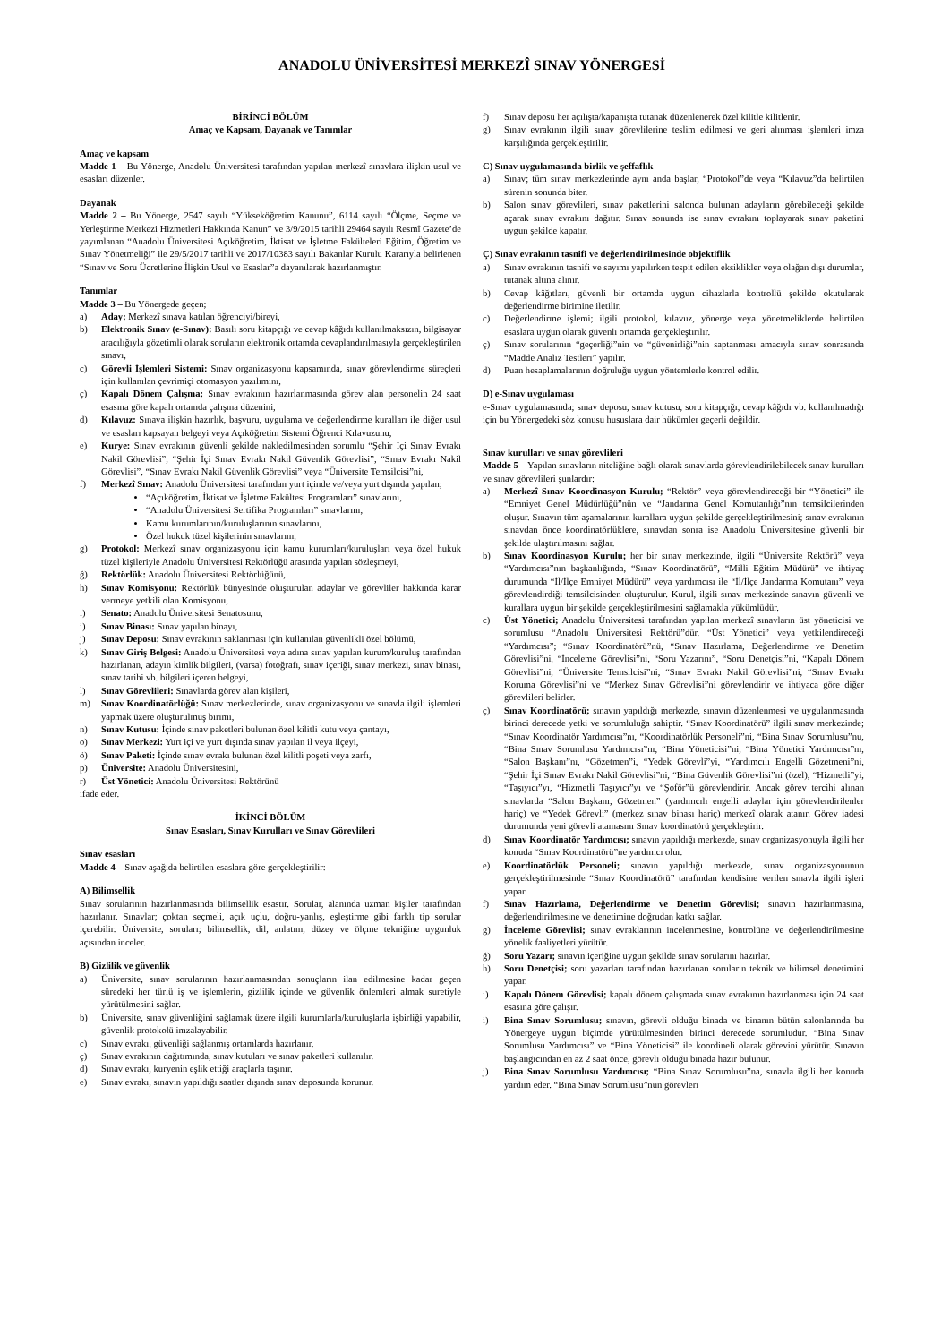ANADOLU ÜNİVERSİTESİ MERKEZÎ SINAV YÖNERGESİ
BİRİNCİ BÖLÜM
Amaç ve Kapsam, Dayanak ve Tanımlar
Amaç ve kapsam
Madde 1 – Bu Yönerge, Anadolu Üniversitesi tarafından yapılan merkezî sınavlara ilişkin usul ve esasları düzenler.
Dayanak
Madde 2 – Bu Yönerge, 2547 sayılı “Yükseköğretim Kanunu”, 6114 sayılı “Ölçme, Seçme ve Yerleştirme Merkezi Hizmetleri Hakkında Kanun” ve 3/9/2015 tarihli 29464 sayılı Resmî Gazete’de yayımlanan “Anadolu Üniversitesi Açıköğretim, İktisat ve İşletme Fakülteleri Eğitim, Öğretim ve Sınav Yönetmeliği” ile 29/5/2017 tarihli ve 2017/10383 sayılı Bakanlar Kurulu Kararıyla belirlenen “Sınav ve Soru Ücretlerine İlişkin Usul ve Esaslar”a dayanılarak hazırlanmıştır.
Tanımlar
Madde 3 – Bu Yönergede geçen;
a) Aday: Merkezî sınava katılan öğrenciyi/bireyi,
b) Elektronik Sınav (e-Sınav): Basılı soru kitapçığı ve cevap kâğıdı kullanılmaksızın, bilgisayar aracılığıyla gözetimli olarak soruların elektronik ortamda cevaplandırılmasıyla gerçekleştirilen sınavı,
c) Görevli İşlemleri Sistemi: Sınav organizasyonu kapsamında, sınav görevlendirme süreçleri için kullanılan çevrimiçi otomasyon yazılımını,
ç) Kapalı Dönem Çalışma: Sınav evrakının hazırlanmasında görev alan personelin 24 saat esasına göre kapalı ortamda çalışma düzenini,
d) Kılavuz: Sınava ilişkin hazırlık, başvuru, uygulama ve değerlendirme kuralları ile diğer usul ve esasları kapsayan belgeyi veya Açıköğretim Sistemi Öğrenci Kılavuzunu,
e) Kurye: Sınav evrakının güvenli şekilde nakledilmesinden sorumlu “Şehir İçi Sınav Evrakı Nakil Görevlisi”, “Şehir İçi Sınav Evrakı Nakil Güvenlik Görevlisi”, “Sınav Evrakı Nakil Görevlisi”, “Sınav Evrakı Nakil Güvenlik Görevlisi” veya “Üniversite Temsilcisi”ni,
f) Merkezî Sınav: Anadolu Üniversitesi tarafından yurt içinde ve/veya yurt dışında yapılan;
“Açıköğretim, İktisat ve İşletme Fakültesi Programları” sınavlarını,
“Anadolu Üniversitesi Sertifika Programları” sınavlarını,
Kamu kurumlarının/kuruluşlarının sınavlarını,
Özel hukuk tüzel kişilerinin sınavlarını,
g) Protokol: Merkezî sınav organizasyonu için kamu kurumları/kuruluşları veya özel hukuk tüzel kişileriyle Anadolu Üniversitesi Rektörlüğü arasında yapılan sözleşmeyi,
ğ) Rektörlük: Anadolu Üniversitesi Rektörlüğünü,
h) Sınav Komisyonu: Rektörlük bünyesinde oluşturulan adaylar ve görevliler hakkında karar vermeye yetkili olan Komisyonu,
ı) Senato: Anadolu Üniversitesi Senatosunu,
i) Sınav Binası: Sınav yapılan binayı,
j) Sınav Deposu: Sınav evrakının saklanması için kullanılan güvenlikli özel bölümü,
k) Sınav Giriş Belgesi: Anadolu Üniversitesi veya adına sınav yapılan kurum/kuruluş tarafından hazırlanan, adayın kimlik bilgileri, (varsa) fotoğrafı, sınav içeriği, sınav merkezi, sınav binası, sınav tarihi vb. bilgileri içeren belgeyi,
l) Sınav Görevlileri: Sınavlarda görev alan kişileri,
m) Sınav Koordinatörlüğü: Sınav merkezlerinde, sınav organizasyonu ve sınavla ilgili işlemleri yapmak üzere oluşturulmuş birimi,
n) Sınav Kutusu: İçinde sınav paketleri bulunan özel kilitli kutu veya çantayı,
o) Sınav Merkezi: Yurt içi ve yurt dışında sınav yapılan il veya ilçeyi,
ö) Sınav Paketi: İçinde sınav evrakı bulunan özel kilitli poşeti veya zarfı,
p) Üniversite: Anadolu Üniversitesini,
r) Üst Yönetici: Anadolu Üniversitesi Rektörünü
ifade eder.
İKİNCİ BÖLÜM
Sınav Esasları, Sınav Kurulları ve Sınav Görevlileri
Sınav esasları
Madde 4 – Sınav aşağıda belirtilen esaslara göre gerçekleştirilir:
A) Bilimsellik
Sınav sorularının hazırlanmasında bilimsellik esastır. Sorular, alanında uzman kişiler tarafından hazırlanır. Sınavlar; çoktan seçmeli, açık uçlu, doğru-yanlış, eşleştirme gibi farklı tip sorular içerebilir. Üniversite, soruları; bilimsellik, dil, anlatım, düzey ve ölçme tekniğine uygunluk açısından inceler.
B) Gizlilik ve güvenlik
a) Üniversite, sınav sorularının hazırlanmasından sonuçların ilan edilmesine kadar geçen süredeki her türlü iş ve işlemlerin, gizlilik içinde ve güvenlik önlemleri almak suretiyle yürütülmesini sağlar.
b) Üniversite, sınav güvenliğini sağlamak üzere ilgili kurumlarla/kuruluşlarla işbirliği yapabilir, güvenlik protokolü imzalayabilir.
c) Sınav evrakı, güvenliği sağlanmış ortamlarda hazırlanır.
ç) Sınav evrakının dağıtımında, sınav kutuları ve sınav paketleri kullanılır.
d) Sınav evrakı, kuryenin eşlik ettiği araçlarla taşınır.
e) Sınav evrakı, sınavın yapıldığı saatler dışında sınav deposunda korunur.
f) Sınav deposu her açılışta/kapanışta tutanak düzenlenerek özel kilitle kilitlenir.
g) Sınav evrakının ilgili sınav görevlilerine teslim edilmesi ve geri alınması işlemleri imza karşılığında gerçekleştirilir.
C) Sınav uygulamasında birlik ve şeffaflık
a) Sınav; tüm sınav merkezlerinde aynı anda başlar, “Protokol”de veya “Kılavuz”da belirtilen sürenin sonunda biter.
b) Salon sınav görevlileri, sınav paketlerini salonda bulunan adayların görebileceği şekilde açarak sınav evrakını dağıtır. Sınav sonunda ise sınav evrakını toplayarak sınav paketini uygun şekilde kapatır.
Ç) Sınav evrakının tasnifi ve değerlendirilmesinde objektiflik
a) Sınav evrakının tasnifi ve sayımı yapılırken tespit edilen eksiklikler veya olağan dışı durumlar, tutanak altına alınır.
b) Cevap kâğıtları, güvenli bir ortamda uygun cihazlarla kontrollü şekilde okutularak değerlendirme birimine iletilir.
c) Değerlendirme işlemi; ilgili protokol, kılavuz, yönerge veya yönetmeliklerde belirtilen esaslara uygun olarak güvenli ortamda gerçekleştirilir.
ç) Sınav sorularının “geçerliği”nin ve “güvenirliği”nin saptanması amacıyla sınav sonrasında “Madde Analiz Testleri” yapılır.
d) Puan hesaplamalarının doğruluğu uygun yöntemlerle kontrol edilir.
D) e-Sınav uygulaması
e-Sınav uygulamasında; sınav deposu, sınav kutusu, soru kitapçığı, cevap kâğıdı vb. kullanılmadığı için bu Yönergedeki söz konusu hususlara dair hükümler geçerli değildir.
Sınav kurulları ve sınav görevlileri
Madde 5 – Yapılan sınavların niteliğine bağlı olarak sınavlarda görevlendirilebilecek sınav kurulları ve sınav görevlileri şunlardır:
a) Merkezî Sınav Koordinasyon Kurulu; “Rektör” veya görevlendireceği bir “Yönetici” ile “Emniyet Genel Müdürlüğü”nün ve “Jandarma Genel Komutanlığı”nın temsilcilerinden oluşur. Sınavın tüm aşamalarının kurallara uygun şekilde gerçekleştirilmesini; sınav evrakının sınavdan önce koordinatörlüklere, sınavdan sonra ise Anadolu Üniversitesine güvenli bir şekilde ulaştırılmasını sağlar.
b) Sınav Koordinasyon Kurulu; her bir sınav merkezinde, ilgili “Üniversite Rektörü” veya “Yardımcısı”nın başkanlığında, “Sınav Koordinatörü”, “Milli Eğitim Müdürü” ve ihtiyaç durumunda “İl/İlçe Emniyet Müdürü” veya yardımcısı ile “İl/İlçe Jandarma Komutanı” veya görevlendirdiği temsilcisinden oluşturulur. Kurul, ilgili sınav merkezinde sınavın güvenli ve kurallara uygun bir şekilde gerçekleştirilmesini sağlamakla yükümlüdür.
c) Üst Yönetici; Anadolu Üniversitesi tarafından yapılan merkezî sınavların üst yöneticisi ve sorumlusu “Anadolu Üniversitesi Rektörü”dür. “Üst Yönetici” veya yetkilendireceği “Yardımcısı”; “Sınav Koordinatörü”nü, “Sınav Hazırlama, Değerlendirme ve Denetim Görevlisi”ni, “İnceleme Görevlisi”ni, “Soru Yazarını”, “Soru Denetçisi”ni, “Kapalı Dönem Görevlisi”ni, “Üniversite Temsilcisi”ni, “Sınav Evrakı Nakil Görevlisi”ni, “Sınav Evrakı Koruma Görevlisi”ni ve “Merkez Sınav Görevlisi”ni görevlendirir ve ihtiyaca göre diğer görevlileri belirler.
ç) Sınav Koordinatörü; sınavın yapıldığı merkezde, sınavın düzenlenmesi ve uygulanmasında birinci derecede yetki ve sorumluluğa sahiptir. “Sınav Koordinatörü” ilgili sınav merkezinde; “Sınav Koordinatör Yardımcısı”nı, “Koordinatörlük Personeli”ni, “Bina Sınav Sorumlusu”nu, “Bina Sınav Sorumlusu Yardımcısı”nı, “Bina Yöneticisi”ni, “Bina Yönetici Yardımcısı”nı, “Salon Başkanı”nı, “Gözetmen”i, “Yedek Görevli”yi, “Yardımcılı Engelli Gözetmeni”ni, “Şehir İçi Sınav Evrakı Nakil Görevlisi”ni, “Bina Güvenlik Görevlisi”ni (özel), “Hizmetli”yi, “Taşıyıcı”yı, “Hizmetli Taşıyıcı”yı ve “Şoför”ü görevlendirir. Ancak görev tercihi alınan sınavlarda “Salon Başkanı, Gözetmen” (yardımcılı engelli adaylar için görevlendirilenler hariç) ve “Yedek Görevli” (merkez sınav binası hariç) merkezî olarak atanır. Görev iadesi durumunda yeni görevli atamasını Sınav koordinatörü gerçekleştirir.
d) Sınav Koordinatör Yardımcısı; sınavın yapıldığı merkezde, sınav organizasyonuyla ilgili her konuda “Sınav Koordinatörü”ne yardımcı olur.
e) Koordinatörlük Personeli; sınavın yapıldığı merkezde, sınav organizasyonunun gerçekleştirilmesinde “Sınav Koordinatörü” tarafından kendisine verilen sınavla ilgili işleri yapar.
f) Sınav Hazırlama, Değerlendirme ve Denetim Görevlisi; sınavın hazırlanmasına, değerlendirilmesine ve denetimine doğrudan katkı sağlar.
g) İnceleme Görevlisi; sınav evraklarının incelenmesine, kontrolüne ve değerlendirilmesine yönelik faaliyetleri yürütür.
ğ) Soru Yazarı; sınavın içeriğine uygun şekilde sınav sorularını hazırlar.
h) Soru Denetçisi; soru yazarları tarafından hazırlanan soruların teknik ve bilimsel denetimini yapar.
ı) Kapalı Dönem Görevlisi; kapalı dönem çalışmada sınav evrakının hazırlanması için 24 saat esasına göre çalışır.
i) Bina Sınav Sorumlusu; sınavın, görevli olduğu binada ve binanın bütün salonlarında bu Yönergeye uygun biçimde yürütülmesinden birinci derecede sorumludur. “Bina Sınav Sorumlusu Yardımcısı” ve “Bina Yöneticisi” ile koordineli olarak görevini yürütür. Sınavın başlangıcından en az 2 saat önce, görevli olduğu binada hazır bulunur.
j) Bina Sınav Sorumlusu Yardımcısı; “Bina Sınav Sorumlusu”na, sınavla ilgili her konuda yardım eder. “Bina Sınav Sorumlusu”nun görevleri